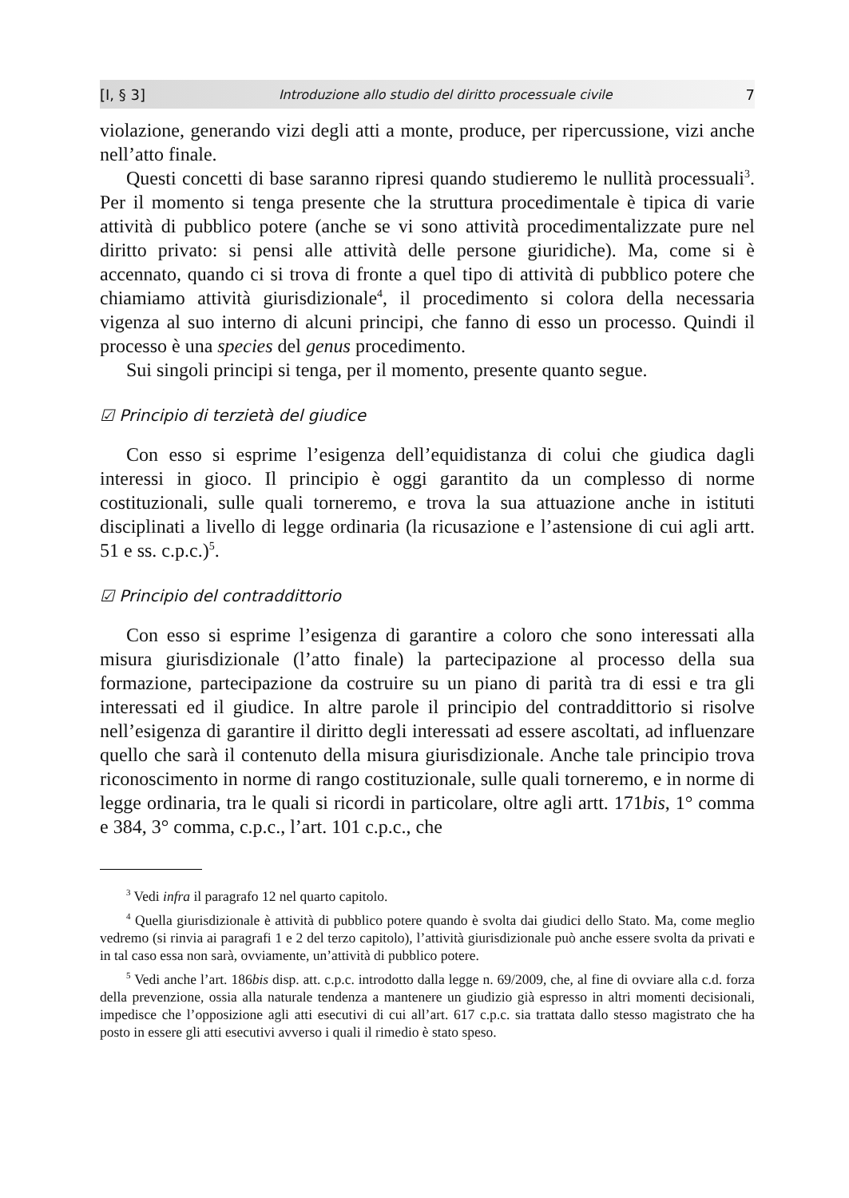[I, § 3] Introduzione allo studio del diritto processuale civile 7
violazione, generando vizi degli atti a monte, produce, per ripercussione, vizi anche nell’atto finale.
Questi concetti di base saranno ripresi quando studieremo le nullità processuali<sup>3</sup>. Per il momento si tenga presente che la struttura procedimentale è tipica di varie attività di pubblico potere (anche se vi sono attività procedimentalizzate pure nel diritto privato: si pensi alle attività delle persone giuridiche). Ma, come si è accennato, quando ci si trova di fronte a quel tipo di attività di pubblico potere che chiamiamo attività giurisdizionale<sup>4</sup>, il procedimento si colora della necessaria vigenza al suo interno di alcuni principi, che fanno di esso un processo. Quindi il processo è una species del genus procedimento.
Sui singoli principi si tenga, per il momento, presente quanto segue.
☑ Principio di terzietà del giudice
Con esso si esprime l’esigenza dell’equidistanza di colui che giudica dagli interessi in gioco. Il principio è oggi garantito da un complesso di norme costituzionali, sulle quali torneremo, e trova la sua attuazione anche in istituti disciplinati a livello di legge ordinaria (la ricusazione e l’astensione di cui agli artt. 51 e ss. c.p.c.)<sup>5</sup>.
☑ Principio del contraddittorio
Con esso si esprime l’esigenza di garantire a coloro che sono interessati alla misura giurisdizionale (l’atto finale) la partecipazione al processo della sua formazione, partecipazione da costruire su un piano di parità tra di essi e tra gli interessati ed il giudice. In altre parole il principio del contraddittorio si risolve nell’esigenza di garantire il diritto degli interessati ad essere ascoltati, ad influenzare quello che sarà il contenuto della misura giurisdizionale. Anche tale principio trova riconoscimento in norme di rango costituzionale, sulle quali torneremo, e in norme di legge ordinaria, tra le quali si ricordi in particolare, oltre agli artt. 171bis, 1° comma e 384, 3° comma, c.p.c., l’art. 101 c.p.c., che
<sup>3</sup> Vedi infra il paragrafo 12 nel quarto capitolo.
<sup>4</sup> Quella giurisdizionale è attività di pubblico potere quando è svolta dai giudici dello Stato. Ma, come meglio vedremo (si rinvia ai paragrafi 1 e 2 del terzo capitolo), l’attività giurisdizionale può anche essere svolta da privati e in tal caso essa non sarà, ovviamente, un’attività di pubblico potere.
<sup>5</sup> Vedi anche l’art. 186bis disp. att. c.p.c. introdotto dalla legge n. 69/2009, che, al fine di ovviare alla c.d. forza della prevenzione, ossia alla naturale tendenza a mantenere un giudizio già espresso in altri momenti decisionali, impedisce che l’opposizione agli atti esecutivi di cui all’art. 617 c.p.c. sia trattata dallo stesso magistrato che ha posto in essere gli atti esecutivi avverso i quali il rimedio è stato speso.